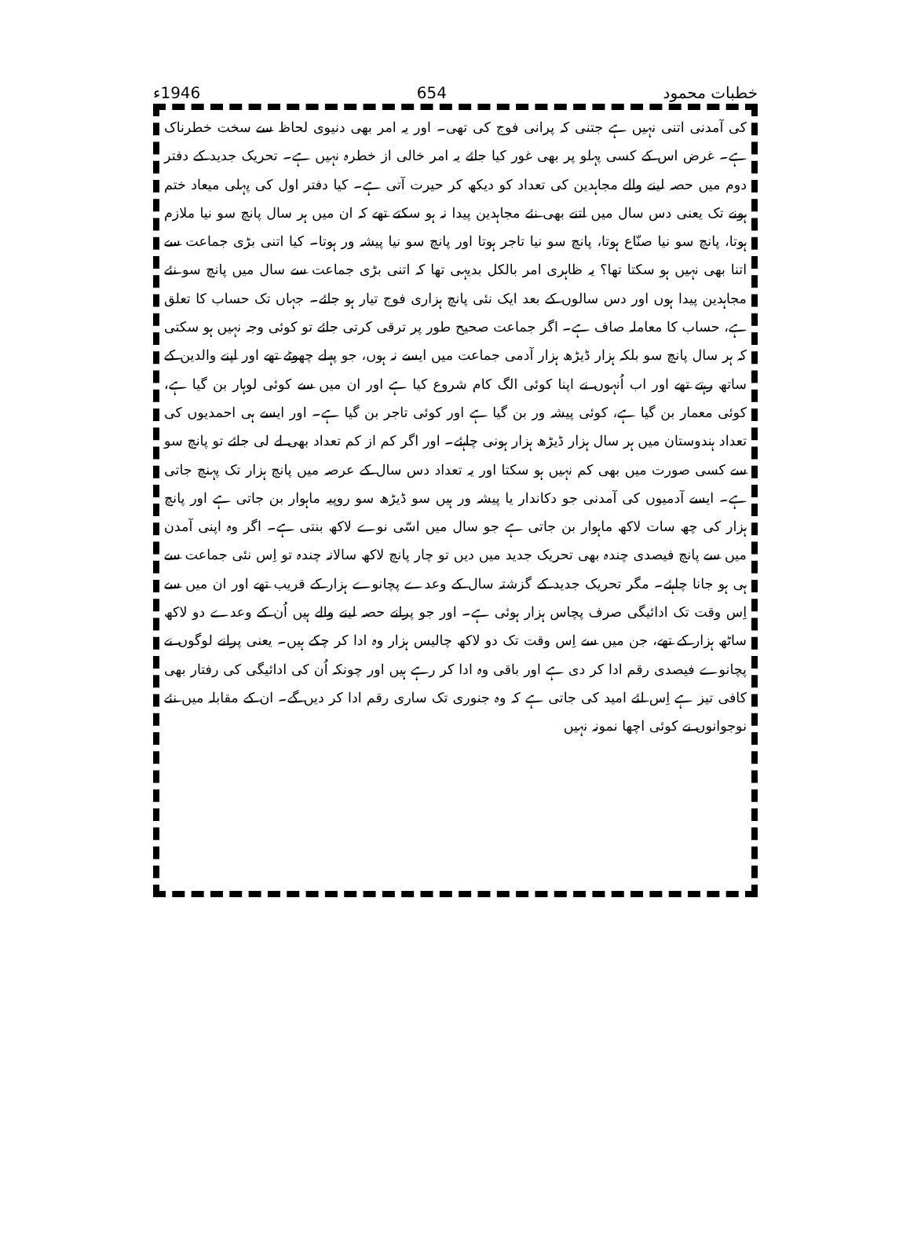خطبات محمود 654 1946ء
کی آمدنی اتنی نہیں ہے جتنی کہ پرانی فوج کی تھی۔ اور یہ امر بھی دنیوی لحاظ سے سخت خطرناک ہے۔ غرض اس کے کسی پہلو پر بھی غور کیا جائے یہ امر خالی از خطرہ نہیں ہے۔ تحریک جدید کے دفتر دوم میں حصہ لینے والے مجاہدین کی تعداد کو دیکھ کر حیرت آتی ہے۔ کیا دفتر اول کی پہلی میعاد ختم ہونے تک یعنی دس سال میں اتنے بھی نئے مجاہدین پیدا نہ ہو سکتے تھے کہ ان میں ہر سال پانچ سو نیا ملازم ہوتا، پانچ سو نیا صنّاع ہوتا، پانچ سو نیا تاجر ہوتا اور پانچ سو نیا پیشہ ور ہوتا۔ کیا اتنی بڑی جماعت سے اتنا بھی نہیں ہو سکتا تھا؟ یہ ظاہری امر بالکل بدیہی تھا کہ اتنی بڑی جماعت سے سال میں پانچ سو نئے مجاہدین پیدا ہوں اور دس سالوں کے بعد ایک نئی پانچ ہزاری فوج تیار ہو جائے۔ جہاں تک حساب کا تعلق ہے، حساب کا معاملہ صاف ہے۔ اگر جماعت صحیح طور پر ترقی کرتی جائے تو کوئی وجہ نہیں ہو سکتی کہ ہر سال پانچ سو بلکہ ہزار ڈیڑھ ہزار آدمی جماعت میں ایسے نہ ہوں، جو پہلے چھوٹے تھے اور اپنے والدین کے ساتھ رہتے تھے اور اب اُنہوں نے اپنا کوئی الگ کام شروع کیا ہے اور ان میں سے کوئی لوہار بن گیا ہے، کوئی معمار بن گیا ہے، کوئی پیشہ ور بن گیا ہے اور کوئی تاجر بن گیا ہے۔ اور ایسے ہی احمدیوں کی تعداد ہندوستان میں ہر سال ہزار ڈیڑھ ہزار ہونی چاہئے۔ اور اگر کم از کم تعداد بھی لے لی جائے تو پانچ سو سے کسی صورت میں بھی کم نہیں ہو سکتا اور یہ تعداد دس سال کے عرصہ میں پانچ ہزار تک پہنچ جاتی ہے۔ ایسے آدمیوں کی آمدنی جو دکاندار یا پیشہ ور ہیں سو ڈیڑھ سو روپیہ ماہوار بن جاتی ہے اور پانچ ہزار کی چھ سات لاکھ ماہوار بن جاتی ہے جو سال میں اسّی نوے لاکھ بنتی ہے۔ اگر وہ اپنی آمدن میں سے پانچ فیصدی چندہ بھی تحریک جدید میں دیں تو چار پانچ لاکھ سالانہ چندہ تو اِس نئی جماعت سے ہی ہو جانا چاہئے۔ مگر تحریک جدید کے گزشتہ سال کے وعدے پچانوے ہزار کے قریب تھے اور ان میں سے اِس وقت تک ادائیگی صرف پچاس ہزار ہوئی ہے۔ اور جو پرانے حصہ لینے والے ہیں اُن کے وعدے دو لاکھ ساٹھ ہزار کے تھے، جن میں سے اِس وقت تک دو لاکھ چالیس ہزار وہ ادا کر چکے ہیں۔ یعنی پرانے لوگوں نے پچانوے فیصدی رقم ادا کر دی ہے اور باقی وہ ادا کر رہے ہیں اور چونکہ اُن کی ادائیگی کی رفتار بھی کافی تیز ہے اِس لئے امید کی جاتی ہے کہ وہ جنوری تک ساری رقم ادا کر دیں گے۔ ان کے مقابلہ میں نئے نوجوانوں نے کوئی اچھا نمونہ نہیں